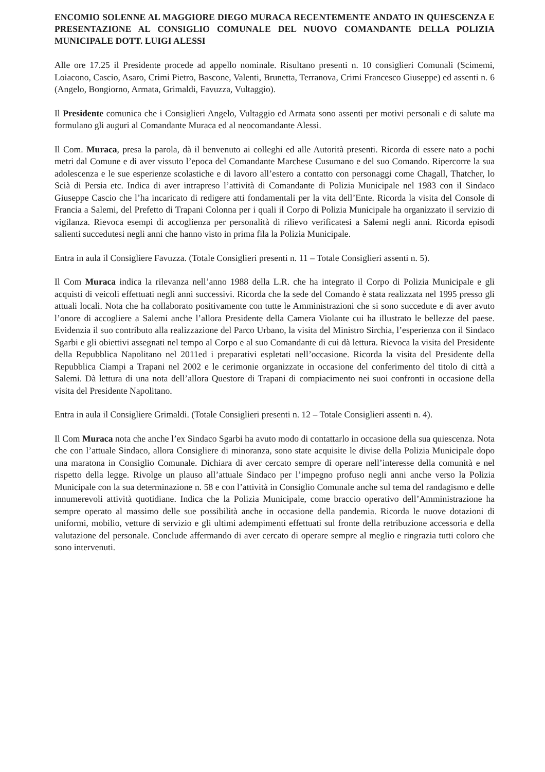ENCOMIO SOLENNE AL MAGGIORE DIEGO MURACA RECENTEMENTE ANDATO IN QUIESCENZA E PRESENTAZIONE AL CONSIGLIO COMUNALE DEL NUOVO COMANDANTE DELLA POLIZIA MUNICIPALE DOTT. LUIGI ALESSI
Alle ore 17.25 il Presidente procede ad appello nominale. Risultano presenti n. 10 consiglieri Comunali (Scimemi, Loiacono, Cascio, Asaro, Crimi Pietro, Bascone, Valenti, Brunetta, Terranova, Crimi Francesco Giuseppe) ed assenti n. 6 (Angelo, Bongiorno, Armata, Grimaldi, Favuzza, Vultaggio).
Il Presidente comunica che i Consiglieri Angelo, Vultaggio ed Armata sono assenti per motivi personali e di salute ma formulano gli auguri al Comandante Muraca ed al neocomandante Alessi.
Il Com. Muraca, presa la parola, dà il benvenuto ai colleghi ed alle Autorità presenti. Ricorda di essere nato a pochi metri dal Comune e di aver vissuto l’epoca del Comandante Marchese Cusumano e del suo Comando. Ripercorre la sua adolescenza e le sue esperienze scolastiche e di lavoro all’estero a contatto con personaggi come Chagall, Thatcher, lo Scià di Persia etc. Indica di aver intrapreso l’attività di Comandante di Polizia Municipale nel 1983 con il Sindaco Giuseppe Cascio che l’ha incaricato di redigere atti fondamentali per la vita dell’Ente. Ricorda la visita del Console di Francia a Salemi, del Prefetto di Trapani Colonna per i quali il Corpo di Polizia Municipale ha organizzato il servizio di vigilanza. Rievoca esempi di accoglienza per personalità di rilievo verificatesi a Salemi negli anni. Ricorda episodi salienti succedutesi negli anni che hanno visto in prima fila la Polizia Municipale.
Entra in aula il Consigliere Favuzza. (Totale Consiglieri presenti n. 11 – Totale Consiglieri assenti n. 5).
Il Com Muraca indica la rilevanza nell’anno 1988 della L.R. che ha integrato il Corpo di Polizia Municipale e gli acquisti di veicoli effettuati negli anni successivi. Ricorda che la sede del Comando è stata realizzata nel 1995 presso gli attuali locali. Nota che ha collaborato positivamente con tutte le Amministrazioni che si sono succedute e di aver avuto l’onore di accogliere a Salemi anche l’allora Presidente della Camera Violante cui ha illustrato le bellezze del paese. Evidenzia il suo contributo alla realizzazione del Parco Urbano, la visita del Ministro Sirchia, l’esperienza con il Sindaco Sgarbi e gli obiettivi assegnati nel tempo al Corpo e al suo Comandante di cui dà lettura. Rievoca la visita del Presidente della Repubblica Napolitano nel 2011ed i preparativi espletati nell’occasione. Ricorda la visita del Presidente della Repubblica Ciampi a Trapani nel 2002 e le cerimonie organizzate in occasione del conferimento del titolo di città a Salemi. Dà lettura di una nota dell’allora Questore di Trapani di compiacimento nei suoi confronti in occasione della visita del Presidente Napolitano.
Entra in aula il Consigliere Grimaldi. (Totale Consiglieri presenti n. 12 – Totale Consiglieri assenti n. 4).
Il Com Muraca nota che anche l’ex Sindaco Sgarbi ha avuto modo di contattarlo in occasione della sua quiescenza. Nota che con l’attuale Sindaco, allora Consigliere di minoranza, sono state acquisite le divise della Polizia Municipale dopo una maratona in Consiglio Comunale. Dichiara di aver cercato sempre di operare nell’interesse della comunità e nel rispetto della legge. Rivolge un plauso all’attuale Sindaco per l’impegno profuso negli anni anche verso la Polizia Municipale con la sua determinazione n. 58 e con l’attività in Consiglio Comunale anche sul tema del randagismo e delle innumerevoli attività quotidiane. Indica che la Polizia Municipale, come braccio operativo dell’Amministrazione ha sempre operato al massimo delle sue possibilità anche in occasione della pandemia. Ricorda le nuove dotazioni di uniformi, mobilio, vetture di servizio e gli ultimi adempimenti effettuati sul fronte della retribuzione accessoria e della valutazione del personale. Conclude affermando di aver cercato di operare sempre al meglio e ringrazia tutti coloro che sono intervenuti.